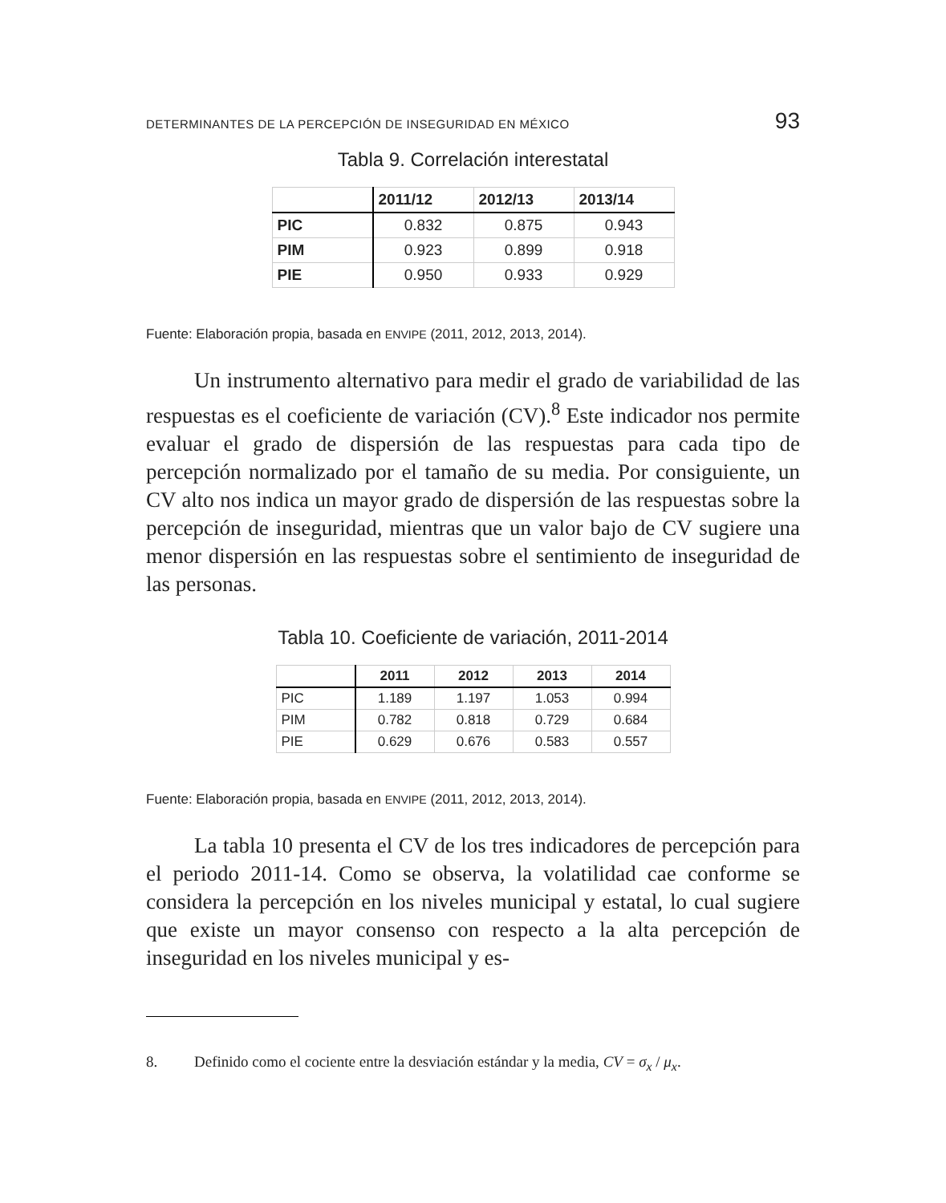DETERMINANTES DE LA PERCEPCIÓN DE INSEGURIDAD EN MÉXICO 93
Tabla 9. Correlación interestatal
| | 2011/12 | 2012/13 | 2013/14 |
| --- | --- | --- | --- |
| PIC | 0.832 | 0.875 | 0.943 |
| PIM | 0.923 | 0.899 | 0.918 |
| PIE | 0.950 | 0.933 | 0.929 |
Fuente: Elaboración propia, basada en ENVIPE (2011, 2012, 2013, 2014).
Un instrumento alternativo para medir el grado de variabilidad de las respuestas es el coeficiente de variación (CV).<sup>8</sup> Este indicador nos permite evaluar el grado de dispersión de las respuestas para cada tipo de percepción normalizado por el tamaño de su media. Por consiguiente, un CV alto nos indica un mayor grado de dispersión de las respuestas sobre la percepción de inseguridad, mientras que un valor bajo de CV sugiere una menor dispersión en las respuestas sobre el sentimiento de inseguridad de las personas.
Tabla 10. Coeficiente de variación, 2011-2014
| | 2011 | 2012 | 2013 | 2014 |
| --- | --- | --- | --- | --- |
| PIC | 1.189 | 1.197 | 1.053 | 0.994 |
| PIM | 0.782 | 0.818 | 0.729 | 0.684 |
| PIE | 0.629 | 0.676 | 0.583 | 0.557 |
Fuente: Elaboración propia, basada en ENVIPE (2011, 2012, 2013, 2014).
La tabla 10 presenta el CV de los tres indicadores de percepción para el periodo 2011-14. Como se observa, la volatilidad cae conforme se considera la percepción en los niveles municipal y estatal, lo cual sugiere que existe un mayor consenso con respecto a la alta percepción de inseguridad en los niveles municipal y es-
8. Definido como el cociente entre la desviación estándar y la media, CV = σ<sub>x</sub> / μ<sub>x</sub>.